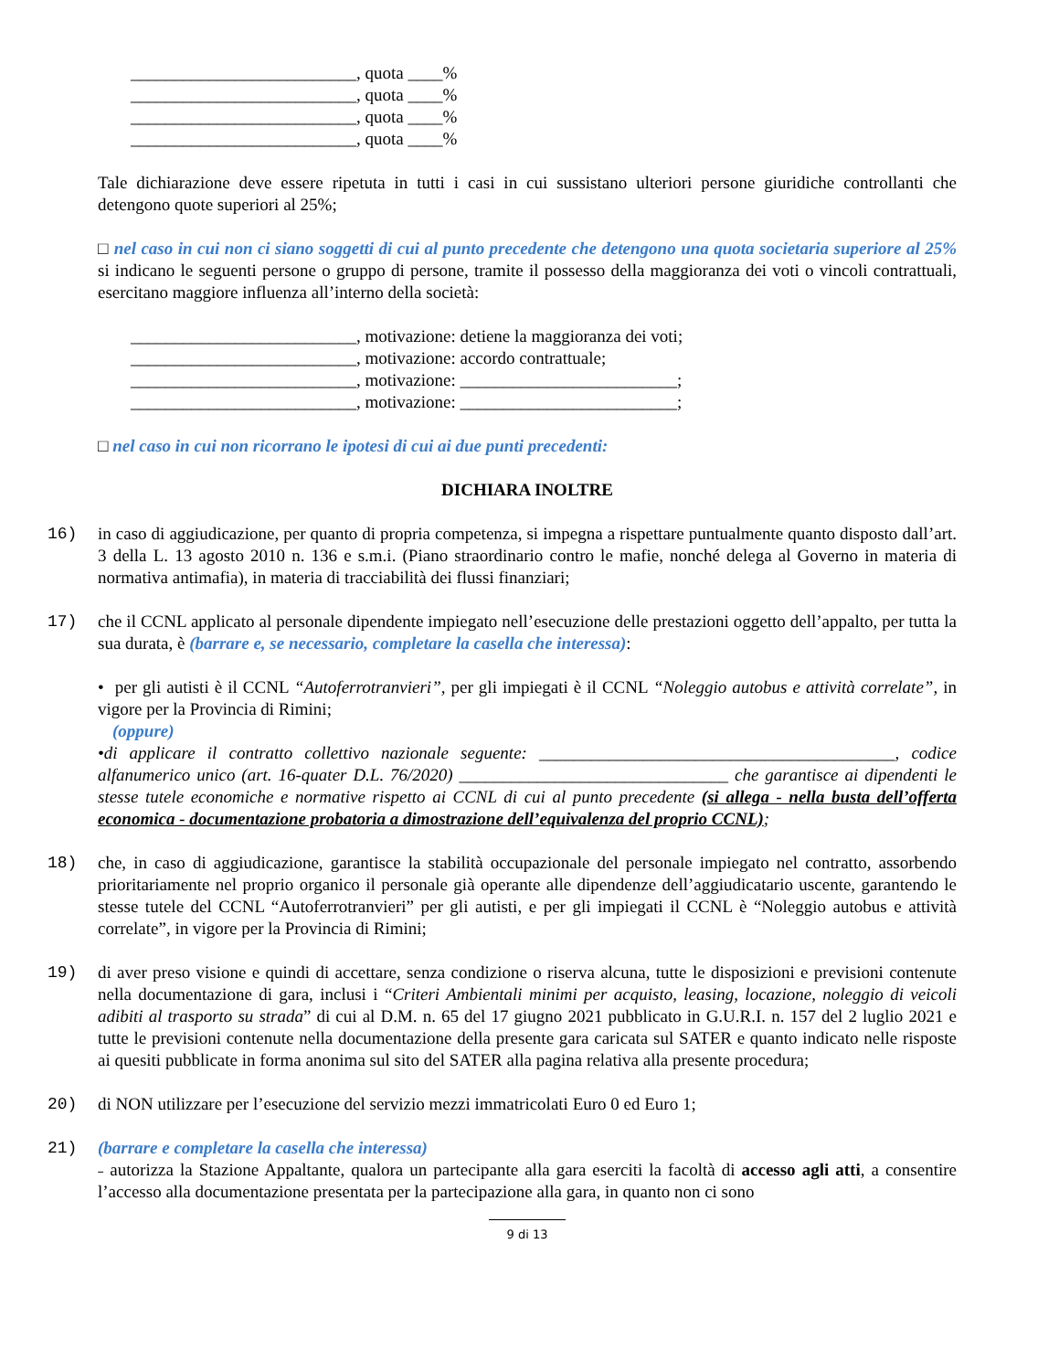__________________________, quota ____%
__________________________, quota ____%
__________________________, quota ____%
__________________________, quota ____%
Tale dichiarazione deve essere ripetuta in tutti i casi in cui sussistano ulteriori persone giuridiche controllanti che detengono quote superiori al 25%;
□ nel caso in cui non ci siano soggetti di cui al punto precedente che detengono una quota societaria superiore al 25% si indicano le seguenti persone o gruppo di persone, tramite il possesso della maggioranza dei voti o vincoli contrattuali, esercitano maggiore influenza all’interno della società:
__________________________, motivazione: detiene la maggioranza dei voti;
__________________________, motivazione: accordo contrattuale;
__________________________, motivazione: _________________________;
__________________________, motivazione: _________________________;
□ nel caso in cui non ricorrano le ipotesi di cui ai due punti precedenti:
DICHIARA INOLTRE
16) in caso di aggiudicazione, per quanto di propria competenza, si impegna a rispettare puntualmente quanto disposto dall’art. 3 della L. 13 agosto 2010 n. 136 e s.m.i. (Piano straordinario contro le mafie, nonché delega al Governo in materia di normativa antimafia), in materia di tracciabilità dei flussi finanziari;
17) che il CCNL applicato al personale dipendente impiegato nell’esecuzione delle prestazioni oggetto dell’appalto, per tutta la sua durata, è (barrare e, se necessario, completare la casella che interessa):
• per gli autisti è il CCNL “Autoferrotranvieri”, per gli impiegati è il CCNL “Noleggio autobus e attività correlate”, in vigore per la Provincia di Rimini;
(oppure)
•di applicare il contratto collettivo nazionale seguente: _________________________________________, codice alfanumerico unico (art. 16-quater D.L. 76/2020) _______________________________ che garantisce ai dipendenti le stesse tutele economiche e normative rispetto ai CCNL di cui al punto precedente (si allega - nella busta dell’offerta economica - documentazione probatoria a dimostrazione dell’equivalenza del proprio CCNL);
18) che, in caso di aggiudicazione, garantisce la stabilità occupazionale del personale impiegato nel contratto, assorbendo prioritariamente nel proprio organico il personale già operante alle dipendenze dell’aggiudicatario uscente, garantendo le stesse tutele del CCNL “Autoferrotranvieri” per gli autisti, e per gli impiegati il CCNL è “Noleggio autobus e attività correlate”, in vigore per la Provincia di Rimini;
19) di aver preso visione e quindi di accettare, senza condizione o riserva alcuna, tutte le disposizioni e previsioni contenute nella documentazione di gara, inclusi i “Criteri Ambientali minimi per acquisto, leasing, locazione, noleggio di veicoli adibiti al trasporto su strada” di cui al D.M. n. 65 del 17 giugno 2021 pubblicato in G.U.R.I. n. 157 del 2 luglio 2021 e tutte le previsioni contenute nella documentazione della presente gara caricata sul SATER e quanto indicato nelle risposte ai quesiti pubblicate in forma anonima sul sito del SATER alla pagina relativa alla presente procedura;
20) di NON utilizzare per l’esecuzione del servizio mezzi immatricolati Euro 0 ed Euro 1;
21) (barrare e completare la casella che interessa)
˗ autorizza la Stazione Appaltante, qualora un partecipante alla gara eserciti la facoltà di accesso agli atti, a consentire l’accesso alla documentazione presentata per la partecipazione alla gara, in quanto non ci sono
9 di 13